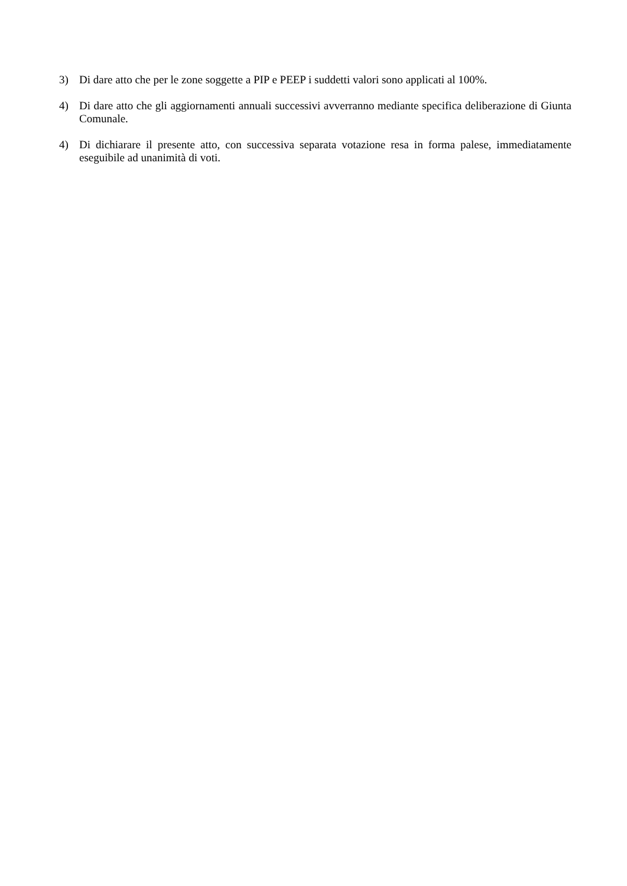3) Di dare atto che per le zone soggette a PIP e PEEP i suddetti valori sono applicati al 100%.
4) Di dare atto che gli aggiornamenti annuali successivi avverranno mediante specifica deliberazione di Giunta Comunale.
4) Di dichiarare il presente atto, con successiva separata votazione resa in forma palese, immediatamente eseguibile ad unanimità di voti.